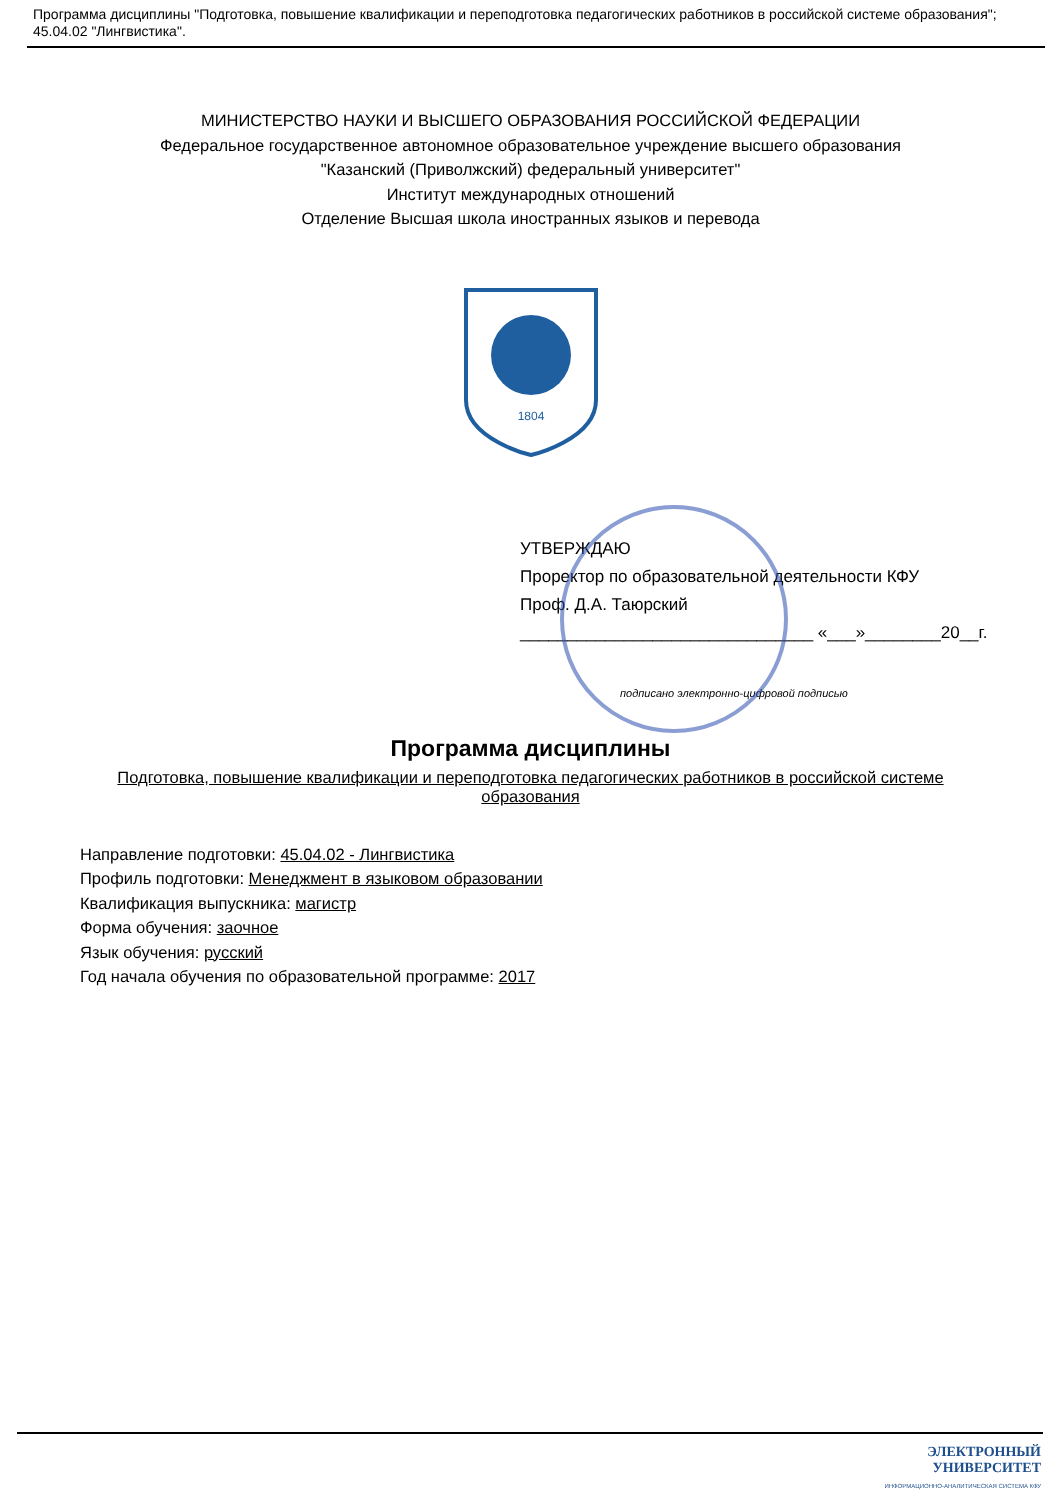Программа дисциплины "Подготовка, повышение квалификации и переподготовка педагогических работников в российской системе образования"; 45.04.02 "Лингвистика".
МИНИСТЕРСТВО НАУКИ И ВЫСШЕГО ОБРАЗОВАНИЯ РОССИЙСКОЙ ФЕДЕРАЦИИ
Федеральное государственное автономное образовательное учреждение высшего образования
"Казанский (Приволжский) федеральный университет"
Институт международных отношений
Отделение Высшая школа иностранных языков и перевода
1804
УТВЕРЖДАЮ
Проректор по образовательной деятельности КФУ
Проф. Д.А. Таюрский
_______________________________ «___»________20__г.
подписано электронно-цифровой подписью
Программа дисциплины
Подготовка, повышение квалификации и переподготовка педагогических работников в российской системе образования
Направление подготовки: 45.04.02 - Лингвистика
Профиль подготовки: Менеджмент в языковом образовании
Квалификация выпускника: магистр
Форма обучения: заочное
Язык обучения: русский
Год начала обучения по образовательной программе: 2017
ЭЛЕКТРОННЫЙ
УНИВЕРСИТЕТ
ИНФОРМАЦИОННО-АНАЛИТИЧЕСКАЯ СИСТЕМА КФУ